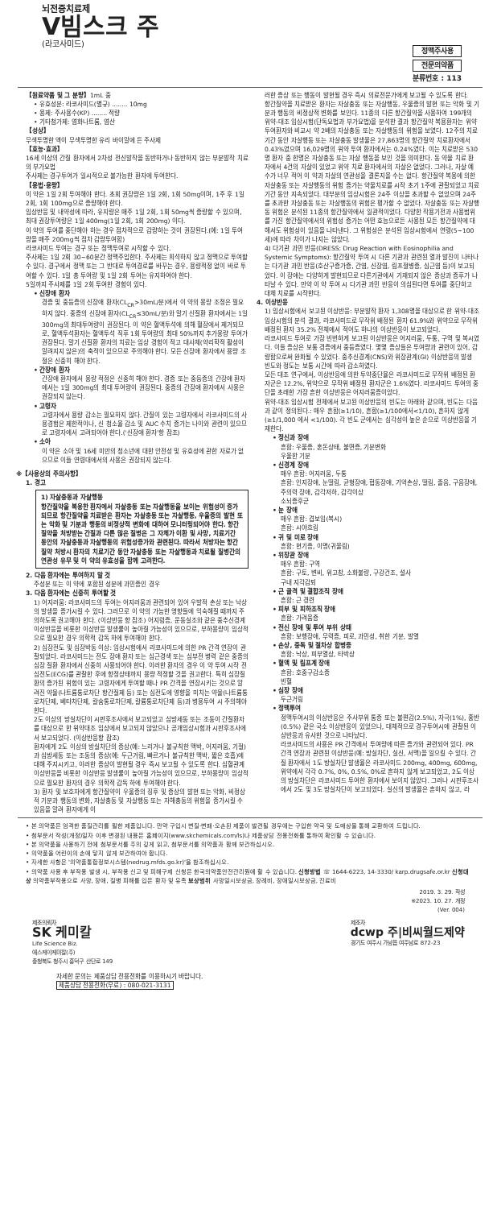뇌전증치료제
V빔스크 주
(라코사미드)
정맥주사용
전문의약품
분류번호 : 113
【원료약품 및 그 분량】1mL 중
• 유효성분: 라코사미드(별규) ........ 10mg
• 용제: 주사용수(KP) ........ 적량
• 기타첨가제: 염화나트륨, 염산
【성상】
무색투명한 액이 무색투명한 유리 바이알에 든 주사제
【효능·효과】
16세 이상의 간질 환자에서 2차성 전신발작을 동반하거나 동반하지 않는 부분발작 치료의 부가요법
주사제는 경구투여가 일시적으로 불가능한 환자에 투여한다.
【용법·용량】
이 약은 1일 2회 투여해야 한다. 초회 권장량은 1일 2회, 1회 50mg이며, 1주 후 1일 2회, 1회 100mg으로 증량해야 한다.
임상반응 및 내약성에 따라, 유지량은 매주 1일 2회, 1회 50mg씩 증량할 수 있으며, 최대 권장투여량은 1일 400mg(1일 2회, 1회 200mg) 이다.
이 약의 투여를 중단해야 하는 경우 점차적으로 감량하는 것이 권장된다.(예: 1일 투여량을 매주 200mg씩 점차 감량투여함)
라코사미드 투여는 경구 또는 정맥투여로 시작할 수 있다.
주사제는 1일 2회 30~60분간 정맥주입한다. 주사제는 희석하지 않고 정맥으로 투여할 수 있다. 경구에서 정맥 또는 그 반대로 투여경로를 바꾸는 경우, 용량적정 없이 바로 투여할 수 있다. 1일 총 투여량 및 1일 2회 투여는 유지하여야 한다.
5일까지 주사제를 1일 2회 투여한 경험이 있다.
• 신장애 환자
경증 및 중등증의 신장애 환자(CL<sub>CR</sub>>30mL/분)에서 이 약의 용량 조정은 필요하지 않다. 중증의 신장애 환자(CL<sub>CR</sub>≤30mL/분)와 말기 신질환 환자에서는 1일 300mg의 최대투여량이 권장된다. 이 약은 혈액투석에 의해 혈장에서 제거되므로, 혈액투석환자는 혈액투석 직후 1회 투여량의 최대 50%까지 추가용량 투여가 권장된다. 말기 신질환 환자의 치료는 임상 경험이 적고 대사체(약리학적 활성이 알려지지 않은)의 축적이 있으므로 주의해야 한다. 모든 신장애 환자에서 용량 조절은 신중히 해야 한다.
• 간장애 환자
간장애 환자에서 용량 적정은 신중히 해야 한다. 경증 또는 중등증의 간장애 환자에서는 1일 300mg의 최대 투여량이 권장된다. 중증의 간장애 환자에서 사용은 권장되지 않는다.
• 고령자
고령자에서 용량 감소는 필요하지 않다. 간질이 있는 고령자에서 라코사미드의 사용경험은 제한적이나, 신 청소율 감소 및 AUC 수치 증가는 나이와 관련이 있으므로 고령자에서 고려되어야 한다.('신장애 환자'항 참조)
• 소아
이 약은 소아 및 16세 미만의 청소년에 대한 안전성 및 유효성에 관한 자료가 없으므로 이들 연령대에서의 사용은 권장되지 않는다.
※【사용상의 주의사항】
1. 경고
1) 자살충동과 자살행동
항간질약을 복용한 환자에서 자살충동 또는 자살행동을 보이는 위험성이 증가되므로 항간질약을 치료받은 환자는 자살충동 또는 자살행동, 우울증의 발현 또는 악화 및 기분과 행동의 비정상적 변화에 대하여 모니터링되어야 한다. 항간질약을 처방받는 간질과 다른 많은 질병은 그 자체가 이환 및 사망, 치료기간 동안의 자살충동과 자살행동의 위험성증가와 관련된다. 따라서 처방자는 항간질약 처방시 환자의 치료기간 동안 자살충동 또는 자살행동과 치료될 질병간의 연관성 유무 및 이 약의 유효성을 함께 고려한다.
2. 다음 환자에는 투여하지 말 것
주성분 또는 이 약에 포함된 성분에 과민증인 경우
3. 다음 환자에는 신중히 투여할 것
1) 어지러움: 라코사미드의 투여는 어지러움과 관련되어 있어 우발적 손상 또는 낙상의 발생을 증가시킬 수 있다. 그러므로 이 약의 가능한 영향들에 익숙해질 때까지 주의하도록 권고해야 한다. (이상반응 항 참조) 어지럼증, 운동실조와 같은 중추신경계 이상반응을 비롯한 이상반응 발생률이 높아질 가능성이 있으므로, 부하용량이 임상적으로 필요한 경우 의학적 감독 하에 투여해야 한다.
2) 심장전도 및 심장박동 이상: 임상시험에서 라코사미드에 의한 PR 간격 연장이 관찰되었다. 라코사미드는 전도 장애 환자 또는 심근경색 또는 심부전 병력 같은 중증의 심장 질환 환자에서 신중히 사용되어야 한다. 이러한 환자의 경우 이 약 투여 시작 전 심전도(ECG)를 관찰한 후에 항정상태까지 용량 적정할 것을 권고한다. 특히 심장질환의 증가된 위험이 있는 고령자에게 투여할 때나 PR 간격을 연장시키는 것으로 알려진 약물(나트륨통로차단 항간질제 등) 또는 심전도에 영향을 미치는 약물(나트륨통로차단제, 베타차단제, 칼슘통로차단제, 칼륨통로차단제 등)과 병용투여 시 주의해야 한다.
2도 이상의 방실차단이 시판후조사에서 보고되었고 심방세동 또는 조동이 간질환자를 대상으로 한 위약대조 임상에서 보고되지 않았으나 공개임상시험과 시판후조사에서 보고되었다. (이상반응항 참조)
환자에게 2도 이상의 방실차단의 증상(예: 느리거나 불규칙한 맥박, 어지러움, 기절)과 심방세동 또는 조동의 증상(예: 두근거림, 빠르거나 불규칙한 맥박, 짧은 호흡)에 대해 주지시키고, 이러한 증상이 발현될 경우 즉시 보고될 수 있도록 한다. 심혈관계 이상반응을 비롯한 이상반응 발생률이 높아질 가능성이 있으므로, 부하용량이 임상적으로 필요한 환자의 경우 의학적 감독 하에 투여해야 한다.
3) 환자 및 보호자에게 항간질약이 우울증의 징후 및 증상의 발현 또는 악화, 비정상적 기분과 행동의 변화, 자살충동 및 자살행동 또는 자해충동의 위험을 증가시킬 수 있음을 알려 환자에게 이
러한 증상 또는 행동이 발현될 경우 즉시 의료전문가에게 보고될 수 있도록 한다.
항간질약을 치료받은 환자는 자살충동 또는 자살행동, 우울증의 발현 또는 악화 및 기분과 행동의 비정상적 변화를 보인다. 11종의 다른 항간질약을 사용하여 199개의 위약-대조 임상시험(단독요법과 부가요법)을 분석한 결과 항간질약 복용환자는 위약 투여환자와 비교시 약 2배의 자살충동 또는 자살행동의 위험을 보였다. 12주의 치료기간 동안 자살행동 또는 자살충동 발생율은 27,863명의 항간질약 치료환자에서 0.43%였으며 16,029명의 위약 투여 환자에서는 0.24%였다. 이는 치료받은 530명 환자 중 한명은 자살충동 또는 자살 행동을 보인 것을 의미한다. 동 약물 치료 환자에서 4건의 자살이 있었고 위약 치료 환자에서의 자살은 없었다. 그러나, 자살 예수가 너무 적어 이 약과 자살의 연관성을 결론지을 수는 없다. 항간질약 복용에 의한 자살충동 또는 자살행동의 위험 증가는 약물치료를 시작 초기 1주에 관찰되었고 치료기간 동안 지속되었다. 대부분의 임상시험은 24주 이상을 초과할 수 없었으며 24주를 초과한 자살충동 또는 자살행동의 위험은 평가할 수 없었다. 자살충동 또는 자살행동 위험은 분석된 11종의 항간질약에서 일관적이었다. 다양한 작용기전과 사용범위를 가진 항간질약에서의 위험성 증가는 어떤 효능으로든 사용된 모든 항간질약에 대해서도 위험성이 있음을 나타낸다. 그 위험성은 분석된 임상시험에서 연령(5~100세)에 따라 차이가 나지는 않았다.
4) 다기관 과민 반응(DRESS: Drug Reaction with Eosinophilia and Systemic Symptoms): 항간질약 투여 시 다른 기관과 관련된 열과 발진이 나타나는 다기관 과민 반응(호산구증가증, 간염, 신장염, 림프절병증, 심근염 등)이 보고되었다. 이 장애는 다양하게 발현되므로 다른기관에서 기재되지 않은 증상과 증후가 나타날 수 있다. 만약 이 약 투여 시 다기관 과민 반응이 의심된다면 투여를 중단하고 대체 치료를 시작한다.
4. 이상반응
1) 임상시험에서 보고된 이상반응: 부분발작 환자 1,308명을 대상으로 한 위약-대조 임상시험의 분석 결과, 라코사미드로 무작위 배정된 환자 61.9%와 위약으로 무작위 배정된 환자 35.2% 전체에서 적어도 하나의 이상반응이 보고되었다.
라코사미드 투여로 가장 빈번하게 보고된 이상반응은 어지러움, 두통, 구역 및 복시였다. 이들 증상은 보통 경증에서 중등증였다. 몇몇 증상들은 투여량과 관련이 있어, 감량함으로써 완화될 수 있었다. 중추신경계(CNS)와 위장관계(GI) 이상반응의 발생 빈도와 정도는 보통 시간에 따라 감소하였다.
모든 대조 연구에서, 이상반응에 의한 투약중단율은 라코사미드로 무작위 배정된 환자군은 12.2%, 위약으로 무작위 배정된 환자군은 1.6%였다. 라코사미드 투여의 중단을 초래한 가장 흔한 이상반응은 어지러움증이었다.
위약-대조 임상시험 전체에서 보고된 이상반응의 빈도는 아래와 같으며, 빈도는 다음과 같이 정의된다.: 매우 흔함(≥1/10), 흔함(≥1/100에서<1/10), 흔하지 않게(≥1/1,000 에서 <1/100). 각 빈도 군에서는 심각성이 높은 순으로 이상반응을 기재한다.
• 정신과 장애
흔함: 우울증, 혼돈상태, 불면증, 기분변화
우울한 기분
• 신경계 장애
매우 흔함: 어지러움, 두통
흔함: 인지장애, 눈떨림, 균형장애, 협동장애, 기억손상, 떨림, 졸음, 구음장애, 주의력 장애, 감각저하, 감각이상
소뇌증후군
• 눈 장애
매우 흔함: 겹보임(복시)
흔함: 시야흐림
• 귀 및 미로 장애
흔함: 현기증, 이명(귀울림)
• 위장관 장애
매우 흔함: 구역
흔함: 구토, 변비, 위고창, 소화불량, 구강건조, 설사
구내 지각감퇴
• 근 골격 및 결합조직 장애
흔함: 근 경련
• 피부 및 피하조직 장애
흔함: 가려움증
• 전신 장애 및 투여 부위 상태
흔함: 보행장애, 무력증, 피로, 과민성, 취한 기분, 발열
• 손상, 중독 및 절차상 합병증
흔함: 낙상, 피부열상, 타박상
• 혈액 및 림프계 장애
흔함: 호중구감소증
빈혈
• 심장 장애
두근거림
• 정맥투여
정맥투여시의 이상반응은 주사부위 통증 또는 불편감(2.5%), 자극(1%), 홍반(0.5%) 같은 국소 이상반응이 있었으나, 대체적으로 경구투여시에 관찰된 이상반응과 유사한 것으로 나타났다.
라코사미드의 사용은 PR 간격에서 투여량에 따른 증가와 관련되어 있다. PR 간격 연장과 관련된 이상반응(예: 방실차단, 실신, 서맥)을 일으킬 수 있다. 간질 환자에서 1도 방실차단 발생율은 라코사미드 200mg, 400mg, 600mg, 위약에서 각각 0.7%, 0%, 0.5%, 0%로 흔하지 않게 보고되었고, 2도 이상의 방실차단은 라코사미드 투여한 환자에서 보이지 않았다. 그러나 시판후조사에서 2도 및 3도 방실차단이 보고되었다. 실신의 발생율은 흔하지 않고, 라
• 본 의약품은 엄격한 품질관리를 필한 제품입니다. 만약 구입시 변질·변패·오손된 제품이 발견될 경우에는 구입한 약국 및 도매상을 통해 교환하여 드립니다.
• 첨부문서 작성(개정)일자 이후 변경된 내용은 홈페이지(www.skchemicals.com/ls)나 제품상담 전용전화를 통하여 확인할 수 있습니다.
• 본 의약품을 사용하기 전에 첨부문서를 주의 깊게 읽고, 첨부문서를 의약품과 함께 보관하십시오.
• 의약품을 어린이의 손에 닿지 않게 보관하여야 합니다.
• 자세한 사항은 '의약품통합정보시스템(nedrug.mfds.go.kr)'을 참조하십시오.
• 의약품 사용 후 부작용 발생 시, 부작용 신고 및 피해구제 신청은 한국의약품안전관리원에 할 수 있습니다. 신청방법 ☏ 1644-6223, 14-3330/ karp.drugsafe.or.kr 신청대상 의약품부작용으로 사망, 장애, 질병 피해를 입은 환자 및 유족 보상범위 사망일시보상금, 장례비, 장애일시보상금, 진료비
2019. 3. 29. 작성
※2023. 10. 27. 개정
(Ver. 004)
제조의뢰자
SK 케미칼
Life Science Biz.
에스케이케미칼(주)
충청북도 청주시 흥덕구 산단로 149
제조자
dcwp 주|비씨월드제약
경기도 여주시 가남읍 여주남로 872-23
자세한 문의는 제품상담 전용전화를 이용하시기 바랍니다.
제품상담 전용전화(무료) : 080-021-3131